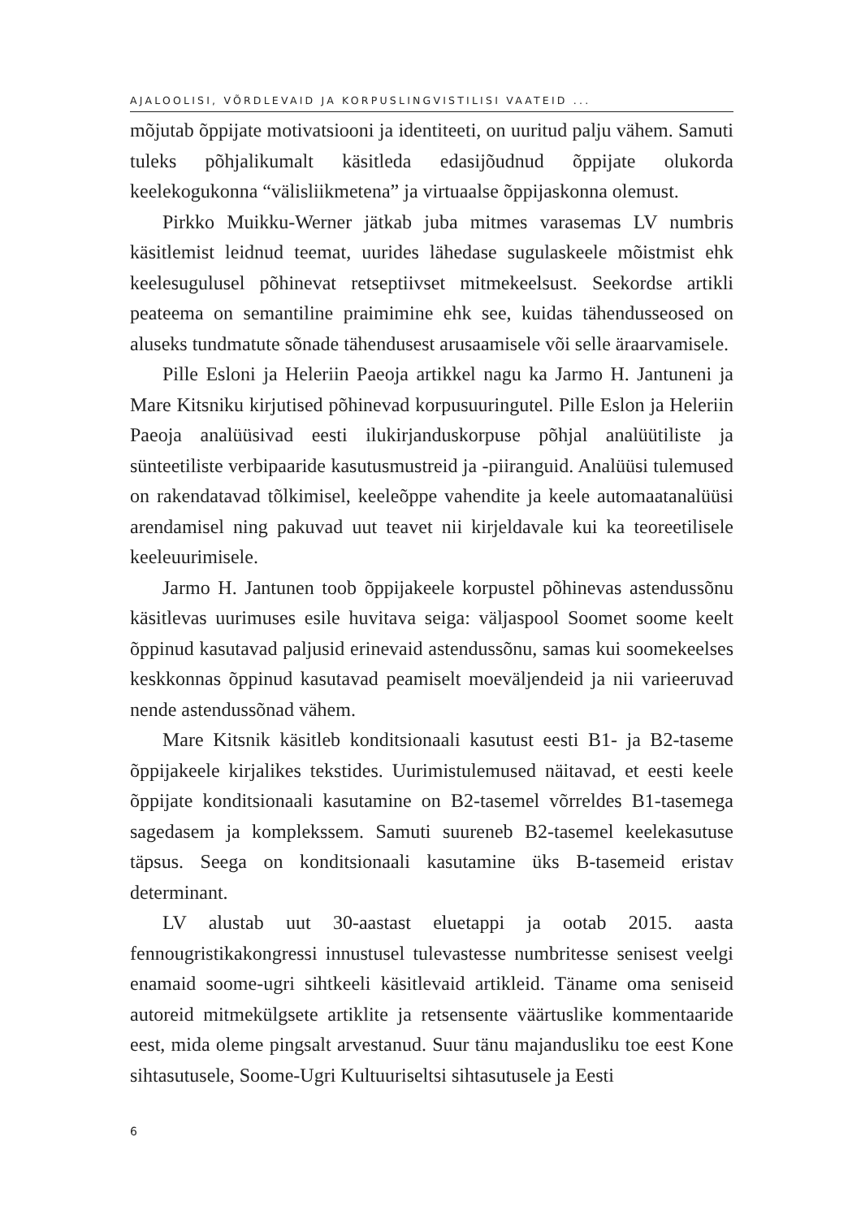AJALOOLISI, VÕRDLEVAID JA KORPUSLINGVISTILISI VAATEID ...
mõjutab õppijate motivatsiooni ja identiteeti, on uuritud palju vähem. Samuti tuleks põhjalikumalt käsitleda edasijõudnud õppijate olukorda keelekogukonna “välisliikmetena” ja virtuaalse õppijaskonna olemust.
Pirkko Muikku-Werner jätkab juba mitmes varasemas LV numbris käsitlemist leidnud teemat, uurides lähedase sugulaskeele mõistmist ehk keelesugulusel põhinevat retseptiivset mitmekeelsust. Seekordse artikli peateema on semantiline praimimine ehk see, kuidas tähendusseosed on aluseks tundmatute sõnade tähendusest arusaamisele või selle äraarvamisele.
Pille Esloni ja Heleriin Paeoja artikkel nagu ka Jarmo H. Jantuneni ja Mare Kitsniku kirjutised põhinevad korpusuuringutel. Pille Eslon ja Heleriin Paeoja analüüsivad eesti ilukirjanduskorpuse põhjal analüütiliste ja sünteetiliste verbipaaride kasutusmustreid ja -piiranguid. Analüüsi tulemused on rakendatavad tõlkimisel, keeleõppe vahendite ja keele automaatanalüüsi arendamisel ning pakuvad uut teavet nii kirjeldavale kui ka teoreetilisele keeleuurimisele.
Jarmo H. Jantunen toob õppijakeele korpustel põhinevas astendussõnu käsitlevas uurimuses esile huvitava seiga: väljaspool Soomet soome keelt õppinud kasutavad paljusid erinevaid astendussõnu, samas kui soomekeelses keskkonnas õppinud kasutavad peamiselt moeväljendeid ja nii varieeruvad nende astendussõnad vähem.
Mare Kitsnik käsitleb konditsionaali kasutust eesti B1- ja B2-taseme õppijakeele kirjalikes tekstides. Uurimistulemused näitavad, et eesti keele õppijate konditsionaali kasutamine on B2-tasemel võrreldes B1-tasemega sagedasem ja komplekssem. Samuti suureneb B2-tasemel keelekasutuse täpsus. Seega on konditsionaali kasutamine üks B-tasemeid eristav determinant.
LV alustab uut 30-aastast eluetappi ja ootab 2015. aasta fennougristikakongressi innustusel tulevastesse numbritesse senisest veelgi enamaid soome-ugri sihtkeeli käsitlevaid artikleid. Täname oma seniseid autoreid mitmekülgsete artiklite ja retsensente väärtuslike kommentaaride eest, mida oleme pingsalt arvestanud. Suur tänu majandusliku toe eest Kone sihtasutusele, Soome-Ugri Kultuuriseltsi sihtasutusele ja Eesti
6